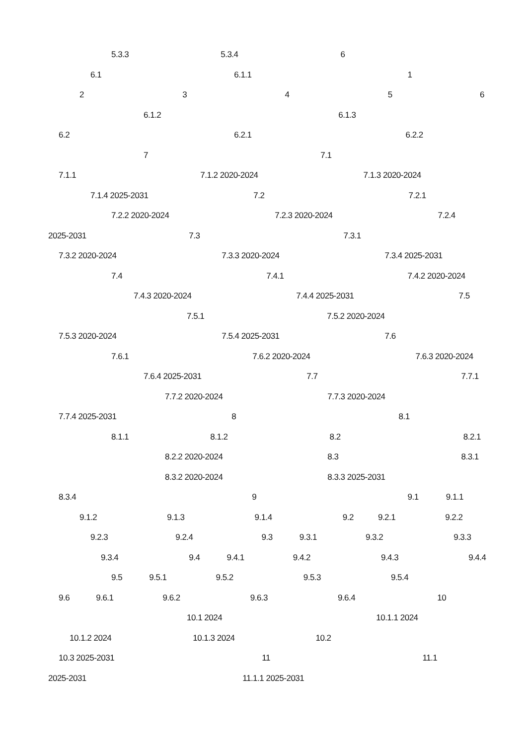5.3.3 5.3.4 6
6.1 6.1.1 1
2 3 4 5 6
6.1.2 6.1.3
6.2 6.2.1 6.2.2
7 7.1
7.1.1 7.1.2 2020-2024 7.1.3 2020-2024
7.1.4 2025-2031 7.2 7.2.1
7.2.2 2020-2024 7.2.3 2020-2024 7.2.4
2025-2031 7.3 7.3.1
7.3.2 2020-2024 7.3.3 2020-2024 7.3.4 2025-2031
7.4 7.4.1 7.4.2 2020-2024
7.4.3 2020-2024 7.4.4 2025-2031 7.5
7.5.1 7.5.2 2020-2024
7.5.3 2020-2024 7.5.4 2025-2031 7.6
7.6.1 7.6.2 2020-2024 7.6.3 2020-2024
7.6.4 2025-2031 7.7 7.7.1
7.7.2 2020-2024 7.7.3 2020-2024
7.7.4 2025-2031 8 8.1
8.1.1 8.1.2 8.2 8.2.1
8.2.2 2020-2024 8.3 8.3.1
8.3.2 2020-2024 8.3.3 2025-2031
8.3.4 9 9.1 9.1.1
9.1.2 9.1.3 9.1.4 9.2 9.2.1 9.2.2
9.2.3 9.2.4 9.3 9.3.1 9.3.2 9.3.3
9.3.4 9.4 9.4.1 9.4.2 9.4.3 9.4.4
9.5 9.5.1 9.5.2 9.5.3 9.5.4
9.6 9.6.1 9.6.2 9.6.3 9.6.4 10
10.1 2024 10.1.1 2024
10.1.2 2024 10.1.3 2024 10.2
10.3 2025-2031 11 11.1
2025-2031 11.1.1 2025-2031